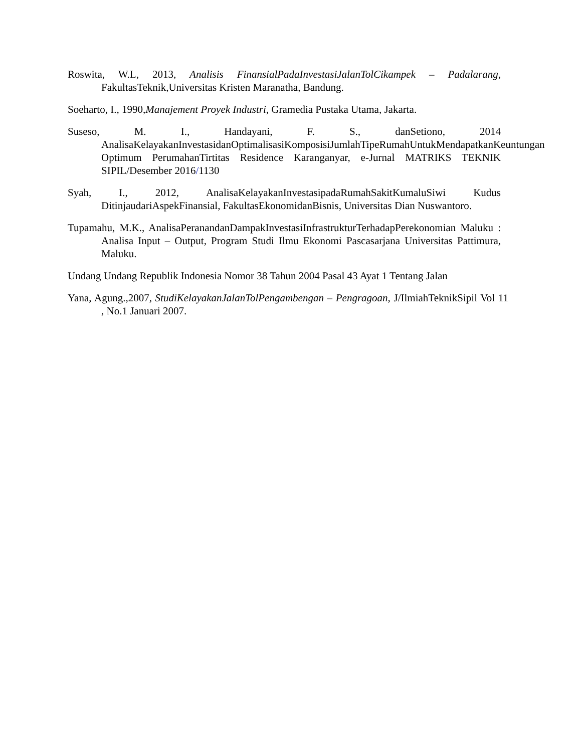Roswita, W.L, 2013, Analisis FinansialPadaInvestasiJalanTolCikampek – Padalarang, FakultasTeknik,Universitas Kristen Maranatha, Bandung.
Soeharto, I., 1990,Manajement Proyek Industri, Gramedia Pustaka Utama, Jakarta.
Suseso, M. I., Handayani, F. S., danSetiono, 2014 AnalisaKelayakanInvestasidanOptimalisasiKomposisiJumlahTipeRumahUntukMendapatkanKeuntungan Optimum PerumahanTirtitas Residence Karanganyar, e-Jurnal MATRIKS TEKNIK SIPIL/Desember 2016/1130
Syah, I., 2012, AnalisaKelayakanInvestasipadaRumahSakitKumaluSiwi Kudus DitinjaudariAspekFinansial, FakultasEkonomidanBisnis, Universitas Dian Nuswantoro.
Tupamahu, M.K., AnalisaPeranandanDampakInvestasiInfrastrukturTerhadapPerekonomian Maluku : Analisa Input – Output, Program Studi Ilmu Ekonomi Pascasarjana Universitas Pattimura, Maluku.
Undang Undang Republik Indonesia Nomor 38 Tahun 2004 Pasal 43 Ayat 1 Tentang Jalan
Yana, Agung.,2007, StudiKelayakanJalanTolPengambengan – Pengragoan, J/IlmiahTeknikSipil Vol 11 , No.1 Januari 2007.